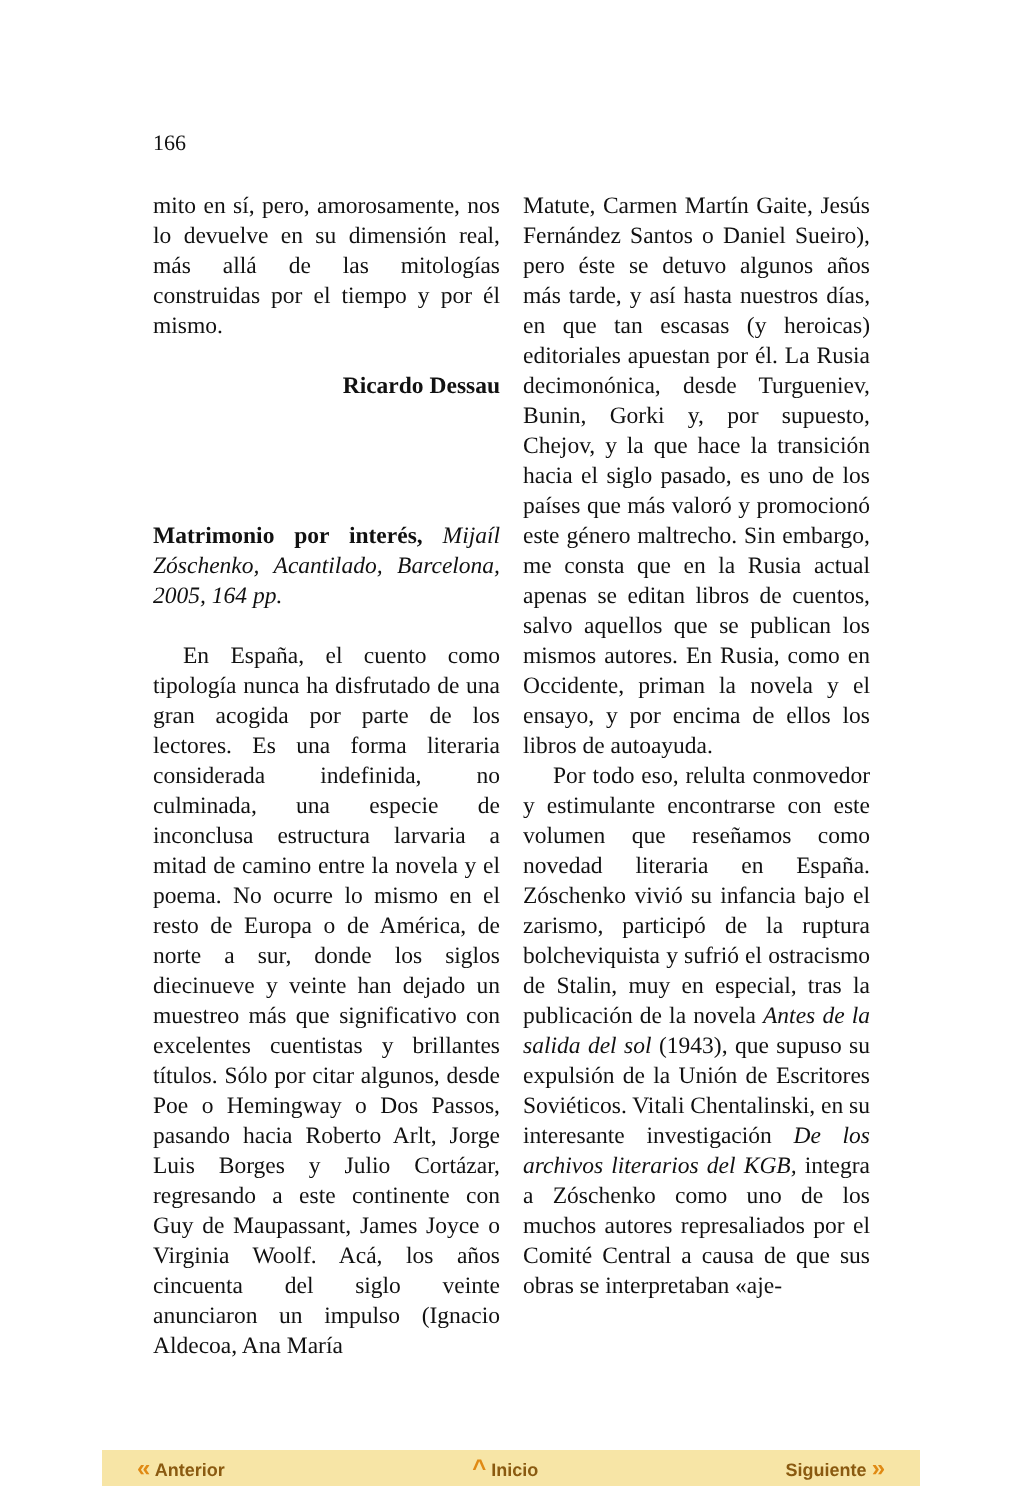166
mito en sí, pero, amorosamente, nos lo devuelve en su dimensión real, más allá de las mitologías construidas por el tiempo y por él mismo.
Ricardo Dessau
Matrimonio por interés, Mijaíl Zóschenko, Acantilado, Barcelona, 2005, 164 pp.
En España, el cuento como tipología nunca ha disfrutado de una gran acogida por parte de los lectores. Es una forma literaria considerada indefinida, no culminada, una especie de inconclusa estructura larvaria a mitad de camino entre la novela y el poema. No ocurre lo mismo en el resto de Europa o de América, de norte a sur, donde los siglos diecinueve y veinte han dejado un muestreo más que significativo con excelentes cuentistas y brillantes títulos. Sólo por citar algunos, desde Poe o Hemingway o Dos Passos, pasando hacia Roberto Arlt, Jorge Luis Borges y Julio Cortázar, regresando a este continente con Guy de Maupassant, James Joyce o Virginia Woolf. Acá, los años cincuenta del siglo veinte anunciaron un impulso (Ignacio Aldecoa, Ana María
Matute, Carmen Martín Gaite, Jesús Fernández Santos o Daniel Sueiro), pero éste se detuvo algunos años más tarde, y así hasta nuestros días, en que tan escasas (y heroicas) editoriales apuestan por él. La Rusia decimonónica, desde Turgueniev, Bunin, Gorki y, por supuesto, Chejov, y la que hace la transición hacia el siglo pasado, es uno de los países que más valoró y promocionó este género maltrecho. Sin embargo, me consta que en la Rusia actual apenas se editan libros de cuentos, salvo aquellos que se publican los mismos autores. En Rusia, como en Occidente, priman la novela y el ensayo, y por encima de ellos los libros de autoayuda.
Por todo eso, relulta conmovedor y estimulante encontrarse con este volumen que reseñamos como novedad literaria en España. Zóschenko vivió su infancia bajo el zarismo, participó de la ruptura bolcheviquista y sufrió el ostracismo de Stalin, muy en especial, tras la publicación de la novela Antes de la salida del sol (1943), que supuso su expulsión de la Unión de Escritores Soviéticos. Vitali Chentalinski, en su interesante investigación De los archivos literarios del KGB, integra a Zóschenko como uno de los muchos autores represaliados por el Comité Central a causa de que sus obras se interpretaban «aje-
« Anterior ^ Inicio Siguiente »